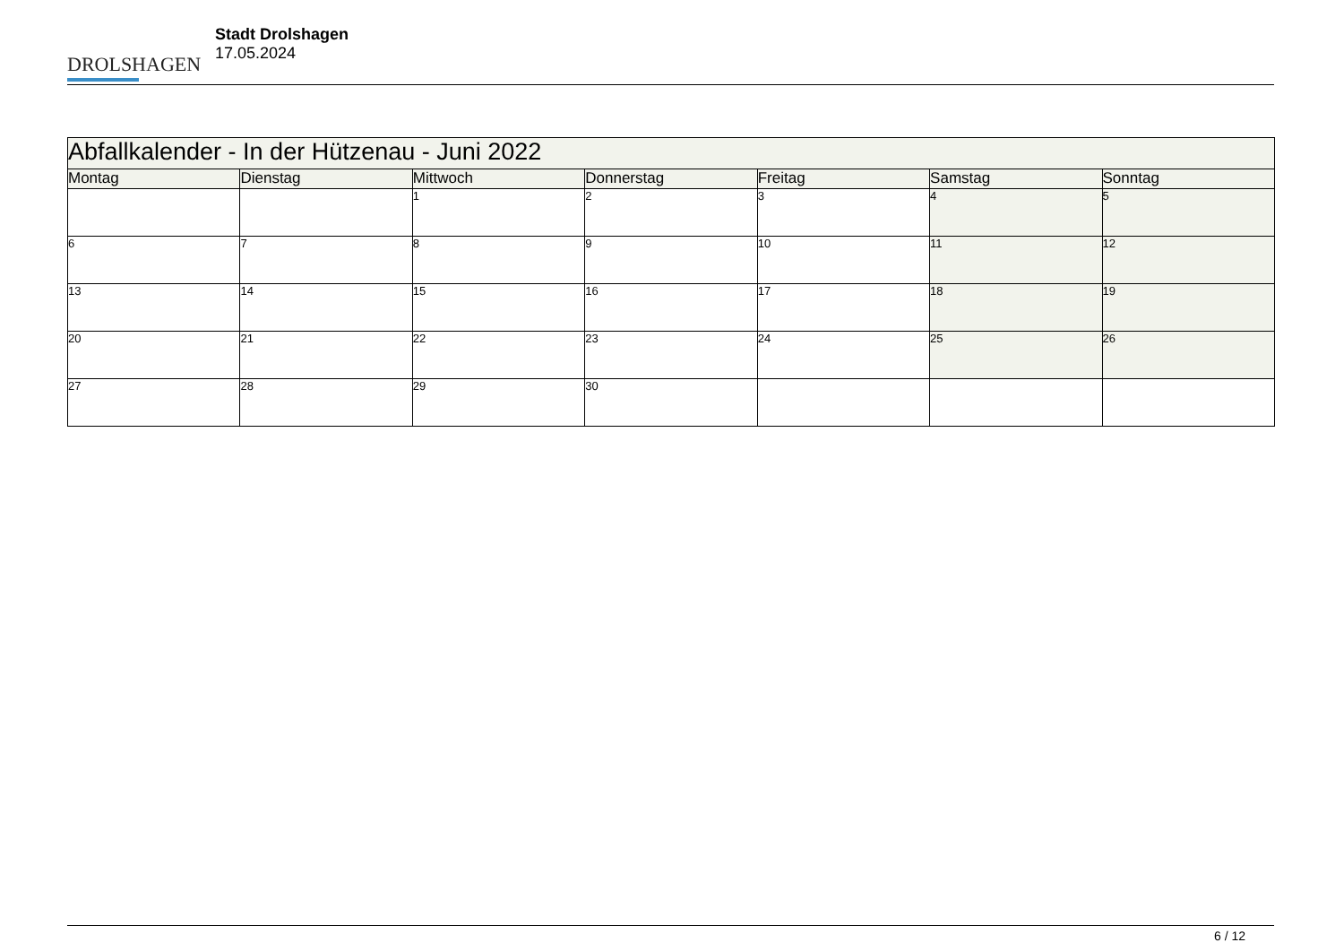DROLSHAGEN
Stadt Drolshagen
17.05.2024
| Abfallkalender - In der Hützenau - Juni 2022 | | | | | | |
| Montag | Dienstag | Mittwoch | Donnerstag | Freitag | Samstag | Sonntag |
| | | 1 | 2 | 3 | 4 | 5 |
| 6 | 7 | 8 | 9 | 10 | 11 | 12 |
| 13 | 14 | 15 | 16 | 17 | 18 | 19 |
| 20 | 21 | 22 | 23 | 24 | 25 | 26 |
| 27 | 28 | 29 | 30 | | | |
6 / 12